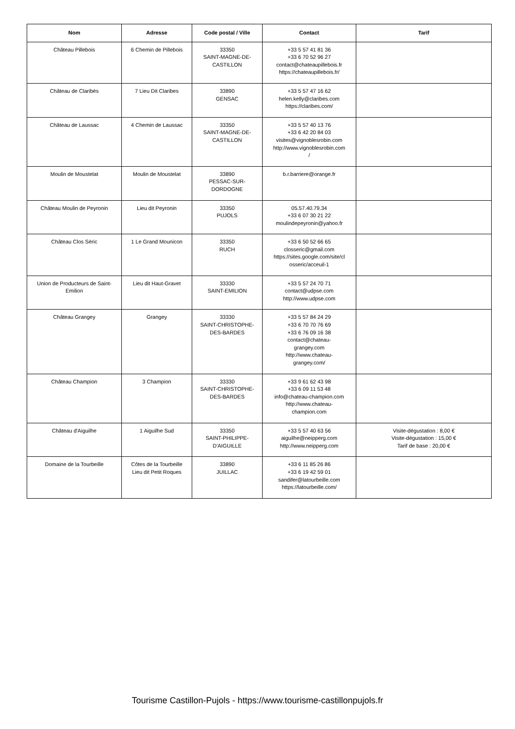| Nom | Adresse | Code postal / Ville | Contact | Tarif |
| --- | --- | --- | --- | --- |
| Château Pillebois | 6 Chemin de Pillebois | 33350 SAINT-MAGNE-DE- CASTILLON | +33 5 57 41 81 36 +33 6 70 52 96 27 contact@chateaupillebois.fr https://chateaupillebois.fr/ | |
| Château de Claribès | 7 Lieu Dit Claribes | 33890 GENSAC | +33 5 57 47 16 62 helen.kelly@claribes.com https://claribes.com/ | |
| Château de Laussac | 4 Chemin de Laussac | 33350 SAINT-MAGNE-DE- CASTILLON | +33 5 57 40 13 76 +33 6 42 20 84 03 visites@vignoblesrobin.com http://www.vignoblesrobin.com / | |
| Moulin de Moustelat | Moulin de Moustelat | 33890 PESSAC-SUR- DORDOGNE | b.r.barriere@orange.fr | |
| Château Moulin de Peyronin | Lieu dit Peyronin | 33350 PUJOLS | 05.57.40.79.34 +33 6 07 30 21 22 moulindepeyronin@yahoo.fr | |
| Château Clos Séric | 1 Le Grand Mounicon | 33350 RUCH | +33 6 50 52 66 65 closseric@gmail.com https://sites.google.com/site/cl osseric/acceuil-1 | |
| Union de Producteurs de Saint- Emilion | Lieu dit Haut-Gravet | 33330 SAINT-EMILION | +33 5 57 24 70 71 contact@udpse.com http://www.udpse.com | |
| Château Grangey | Grangey | 33330 SAINT-CHRISTOPHE- DES-BARDES | +33 5 57 84 24 29 +33 6 70 70 76 69 +33 6 76 09 16 38 contact@chateau- grangey.com http://www.chateau- grangey.com/ | |
| Château Champion | 3 Champion | 33330 SAINT-CHRISTOPHE- DES-BARDES | +33 9 61 62 43 98 +33 6 09 11 53 48 info@chateau-champion.com http://www.chateau- champion.com | |
| Château d'Aiguilhe | 1 Aiguilhe Sud | 33350 SAINT-PHILIPPE- D'AIGUILLE | +33 5 57 40 63 56 aiguilhe@neipperg.com http://www.neipperg.com | Visite-dégustation : 8,00 € Visite-dégustation : 15,00 € Tarif de base : 20,00 € |
| Domaine de la Tourbeille | Côtes de la Tourbeille Lieu dit Petit Roques | 33890 JUILLAC | +33 6 11 85 26 86 +33 6 19 42 59 01 sandifer@latourbeille.com https://latourbeille.com/ | |
Tourisme Castillon-Pujols - https://www.tourisme-castillonpujols.fr